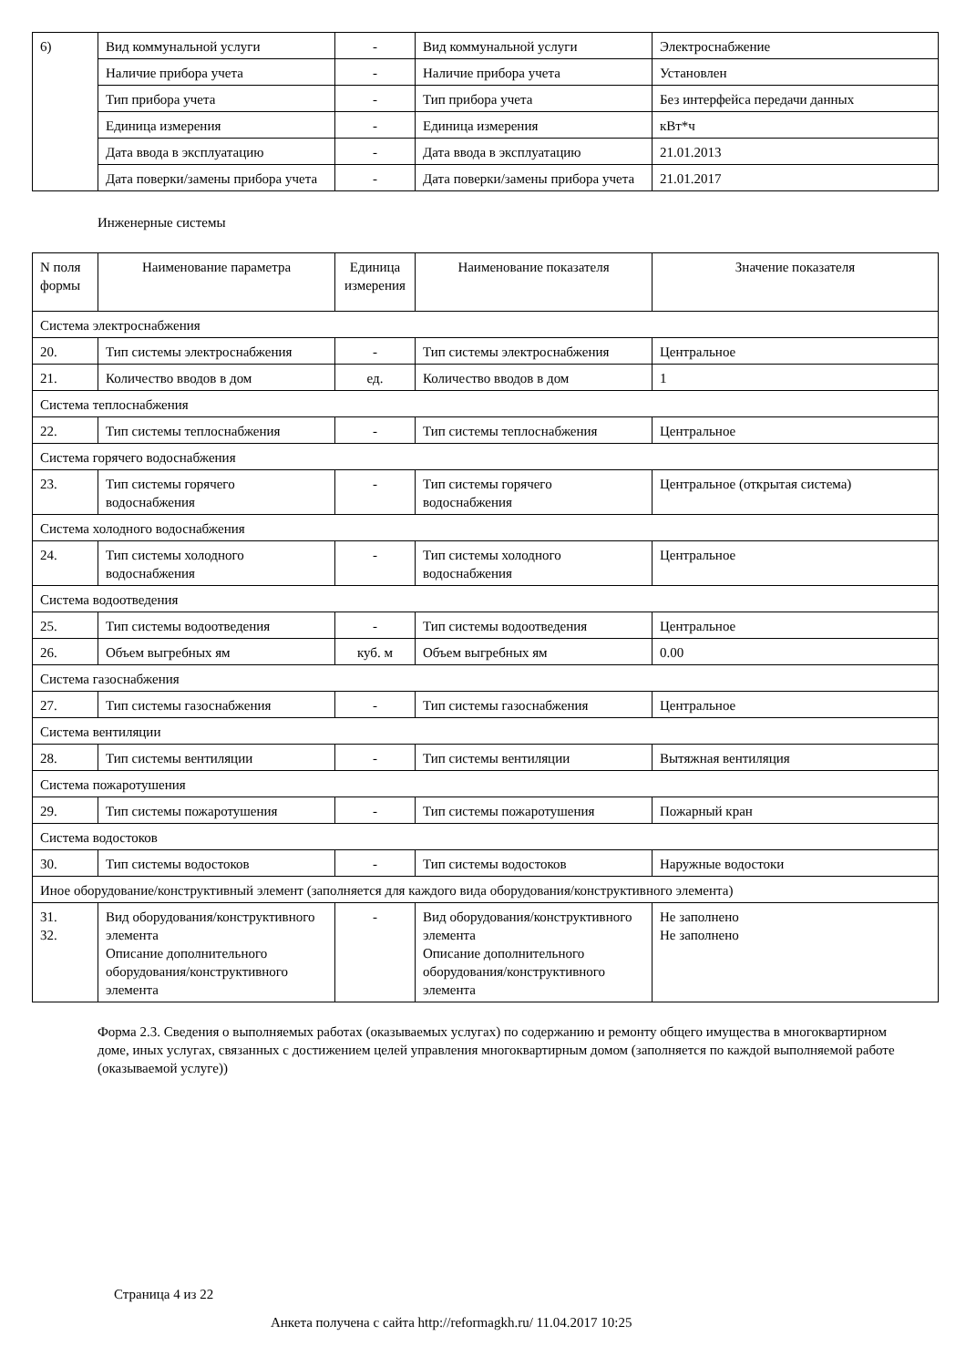| 6) | Вид коммунальной услуги | - | Вид коммунальной услуги | Электроснабжение |
| | Наличие прибора учета | - | Наличие прибора учета | Установлен |
| | Тип прибора учета | - | Тип прибора учета | Без интерфейса передачи данных |
| | Единица измерения | - | Единица измерения | кВт*ч |
| | Дата ввода в эксплуатацию | - | Дата ввода в эксплуатацию | 21.01.2013 |
| | Дата поверки/замены прибора учета | - | Дата поверки/замены прибора учета | 21.01.2017 |
Инженерные системы
| N поля формы | Наименование параметра | Единица измерения | Наименование показателя | Значение показателя |
| --- | --- | --- | --- | --- |
| Система электроснабжения | | | | |
| 20. | Тип системы электроснабжения | - | Тип системы электроснабжения | Центральное |
| 21. | Количество вводов в дом | ед. | Количество вводов в дом | 1 |
| Система теплоснабжения | | | | |
| 22. | Тип системы теплоснабжения | - | Тип системы теплоснабжения | Центральное |
| Система горячего водоснабжения | | | | |
| 23. | Тип системы горячего водоснабжения | - | Тип системы горячего водоснабжения | Центральное (открытая система) |
| Система холодного водоснабжения | | | | |
| 24. | Тип системы холодного водоснабжения | - | Тип системы холодного водоснабжения | Центральное |
| Система водоотведения | | | | |
| 25. | Тип системы водоотведения | - | Тип системы водоотведения | Центральное |
| 26. | Объем выгребных ям | куб. м | Объем выгребных ям | 0.00 |
| Система газоснабжения | | | | |
| 27. | Тип системы газоснабжения | - | Тип системы газоснабжения | Центральное |
| Система вентиляции | | | | |
| 28. | Тип системы вентиляции | - | Тип системы вентиляции | Вытяжная вентиляция |
| Система пожаротушения | | | | |
| 29. | Тип системы пожаротушения | - | Тип системы пожаротушения | Пожарный кран |
| Система водостоков | | | | |
| 30. | Тип системы водостоков | - | Тип системы водостоков | Наружные водостоки |
| Иное оборудование/конструктивный элемент (заполняется для каждого вида оборудования/конструктивного элемента) | | | | |
| 31. 32. | Вид оборудования/конструктивного элемента Описание дополнительного оборудования/конструктивного элемента | - | Вид оборудования/конструктивного элемента Описание дополнительного оборудования/конструктивного элемента | Не заполнено Не заполнено |
Форма 2.3. Сведения о выполняемых работах (оказываемых услугах) по содержанию и ремонту общего имущества в многоквартирном доме, иных услугах, связанных с достижением целей управления многоквартирным домом (заполняется по каждой выполняемой работе (оказываемой услуге))
Страница 4 из 22
Анкета получена с сайта http://reformagkh.ru/ 11.04.2017 10:25